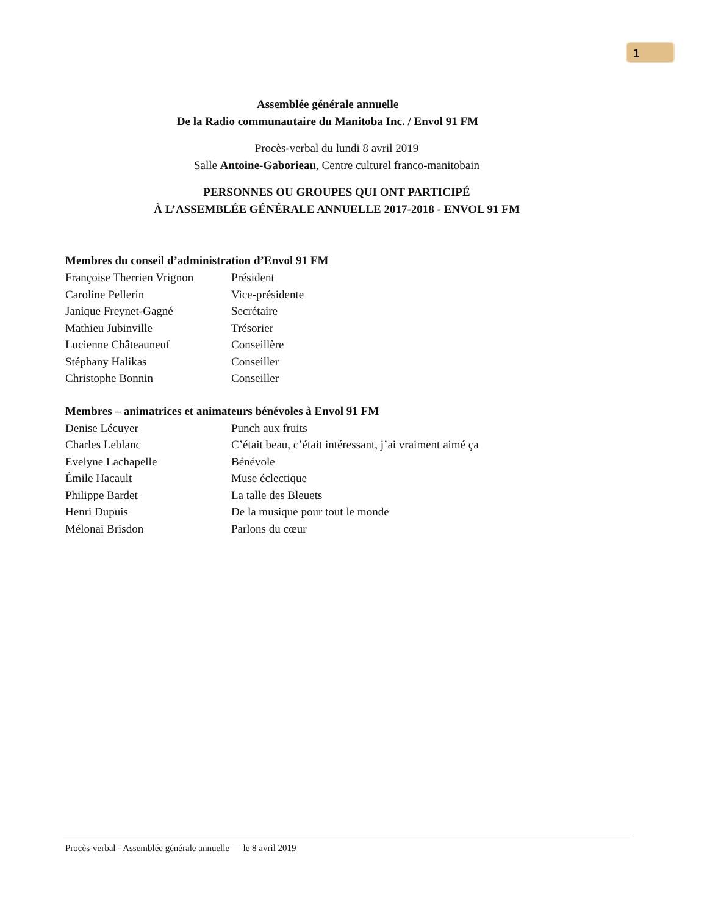1
Assemblée générale annuelle
De la Radio communautaire du Manitoba Inc. / Envol 91 FM
Procès-verbal du lundi 8 avril 2019
Salle Antoine-Gaborieau, Centre culturel franco-manitobain
PERSONNES OU GROUPES QUI ONT PARTICIPÉ
À L’ASSEMBLÉE GÉNÉRALE ANNUELLE 2017-2018 - ENVOL 91 FM
Membres du conseil d’administration d’Envol 91 FM
| Françoise Therrien Vrignon | Président |
| Caroline Pellerin | Vice-présidente |
| Janique Freynet-Gagné | Secrétaire |
| Mathieu Jubinville | Trésorier |
| Lucienne Châteauneuf | Conseillère |
| Stéphany Halikas | Conseiller |
| Christophe Bonnin | Conseiller |
Membres – animatrices et animateurs bénévoles à Envol 91 FM
| Denise Lécuyer | Punch aux fruits |
| Charles Leblanc | C’était beau, c’était intéressant, j’ai vraiment aimé ça |
| Evelyne Lachapelle | Bénévole |
| Émile Hacault | Muse éclectique |
| Philippe Bardet | La talle des Bleuets |
| Henri Dupuis | De la musique pour tout le monde |
| Mélonai Brisdon | Parlons du cœur |
Procès-verbal - Assemblée générale annuelle — le 8 avril 2019